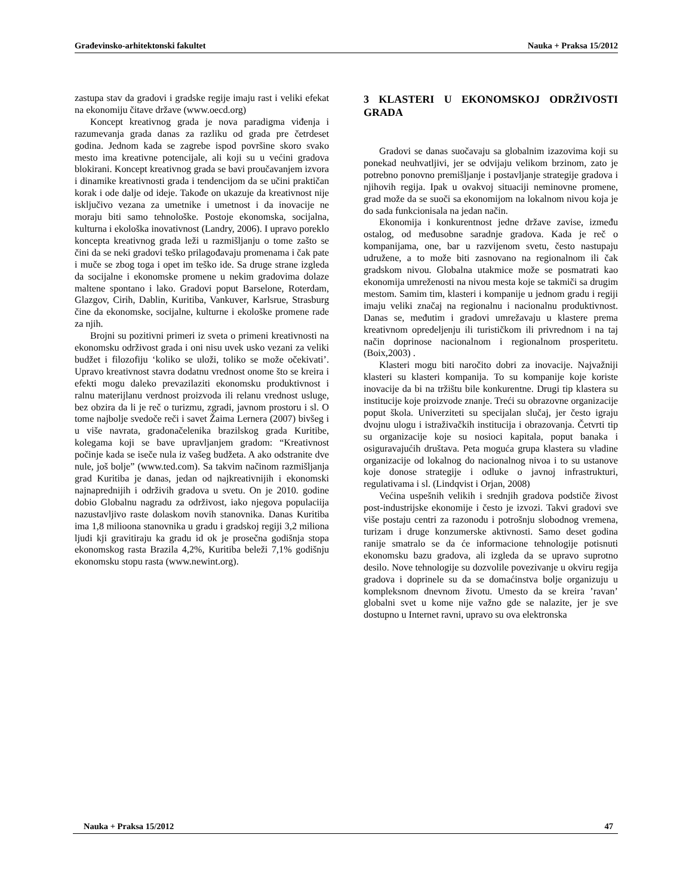Građevinsko-arhitektonski fakultet Nauka + Praksa 15/2012
zastupa stav da gradovi i gradske regije imaju rast i veliki efekat na ekonomiju čitave države (www.oecd.org)
Koncept kreativnog grada je nova paradigma viđenja i razumevanja grada danas za razliku od grada pre četrdeset godina. Jednom kada se zagrebe ispod površine skoro svako mesto ima kreativne potencijale, ali koji su u većini gradova blokirani. Koncept kreativnog grada se bavi proučavanjem izvora i dinamike kreativnosti grada i tendencijom da se učini praktičan korak i ode dalje od ideje. Takođe on ukazuje da kreativnost nije isključivo vezana za umetnike i umetnost i da inovacije ne moraju biti samo tehnološke. Postoje ekonomska, socijalna, kulturna i ekološka inovativnost (Landry, 2006). I upravo poreklo koncepta kreativnog grada leži u razmišljanju o tome zašto se čini da se neki gradovi teško prilagođavaju promenama i čak pate i muče se zbog toga i opet im teško ide. Sa druge strane izgleda da socijalne i ekonomske promene u nekim gradovima dolaze maltene spontano i lako. Gradovi poput Barselone, Roterdam, Glazgov, Cirih, Dablin, Kuritiba, Vankuver, Karlsrue, Strasburg čine da ekonomske, socijalne, kulturne i ekološke promene rade za njih.
Brojni su pozitivni primeri iz sveta o primeni kreativnosti na ekonomsku održivost grada i oni nisu uvek usko vezani za veliki budžet i filozofiju ‘koliko se uloži, toliko se može očekivati’. Upravo kreativnost stavra dodatnu vrednost onome što se kreira i efekti mogu daleko prevazilaziti ekonomsku produktivnost i ralnu materijlanu verdnost proizvoda ili relanu vrednost usluge, bez obzira da li je reč o turizmu, zgradi, javnom prostoru i sl. O tome najbolje svedoče reči i savet Žaima Lernera (2007) bivšeg i u više navrata, gradonačelenika brazilskog grada Kuritibe, kolegama koji se bave upravljanjem gradom: “Kreativnost počinje kada se iseče nula iz vašeg budžeta. A ako odstranite dve nule, još bolje” (www.ted.com). Sa takvim načinom razmišljanja grad Kuritiba je danas, jedan od najkreativnijih i ekonomski najnaprednijih i održivih gradova u svetu. On je 2010. godine dobio Globalnu nagradu za održivost, iako njegova populaciija nazustavljivo raste dolaskom novih stanovnika. Danas Kuritiba ima 1,8 milioona stanovnika u gradu i gradskoj regiji 3,2 miliona ljudi kji gravitiraju ka gradu id ok je prosečna godišnja stopa ekonomskog rasta Brazila 4,2%, Kuritiba beleži 7,1% godišnju ekonomsku stopu rasta (www.newint.org).
3 KLASTERI U EKONOMSKOJ ODRŽIVOSTI GRADA
Gradovi se danas suočavaju sa globalnim izazovima koji su ponekad neuhvatljivi, jer se odvijaju velikom brzinom, zato je potrebno ponovno premišljanje i postavljanje strategije gradova i njihovih regija. Ipak u ovakvoj situaciji neminovne promene, grad može da se suoči sa ekonomijom na lokalnom nivou koja je do sada funkcionisala na jedan način.
Ekonomija i konkurentnost jedne države zavise, između ostalog, od međusobne saradnje gradova. Kada je reč o kompanijama, one, bar u razvijenom svetu, često nastupaju udružene, a to može biti zasnovano na regionalnom ili čak gradskom nivou. Globalna utakmice može se posmatrati kao ekonomija umreženosti na nivou mesta koje se takmiči sa drugim mestom. Samim tim, klasteri i kompanije u jednom gradu i regiji imaju veliki značaj na regionalnu i nacionalnu produktivnost. Danas se, međutim i gradovi umrežavaju u klastere prema kreativnom opredeljenju ili turističkom ili privrednom i na taj način doprinose nacionalnom i regionalnom prosperitetu. (Boix,2003) .
Klasteri mogu biti naročito dobri za inovacije. Najvažniji klasteri su klasteri kompanija. To su kompanije koje koriste inovacije da bi na tržištu bile konkurentne. Drugi tip klastera su institucije koje proizvode znanje. Treći su obrazovne organizacije poput škola. Univerziteti su specijalan slučaj, jer često igraju dvojnu ulogu i istraživačkih institucija i obrazovanja. Četvrti tip su organizacije koje su nosioci kapitala, poput banaka i osiguravajućih društava. Peta moguća grupa klastera su vladine organizacije od lokalnog do nacionalnog nivoa i to su ustanove koje donose strategije i odluke o javnoj infrastrukturi, regulativama i sl. (Lindqvist i Orjan, 2008)
Većina uspešnih velikih i srednjih gradova podstiče živost post-industrijske ekonomije i često je izvozi. Takvi gradovi sve više postaju centri za razonodu i potrošnju slobodnog vremena, turizam i druge konzumerske aktivnosti. Samo deset godina ranije smatralo se da će informacione tehnologije potisnuti ekonomsku bazu gradova, ali izgleda da se upravo suprotno desilo. Nove tehnologije su dozvolile povezivanje u okviru regija gradova i doprinele su da se domaćinstva bolje organizuju u kompleksnom dnevnom životu. Umesto da se kreira ’ravan’ globalni svet u kome nije važno gde se nalazite, jer je sve dostupno u Internet ravni, upravo su ova elektronska
Nauka + Praksa 15/2012 47